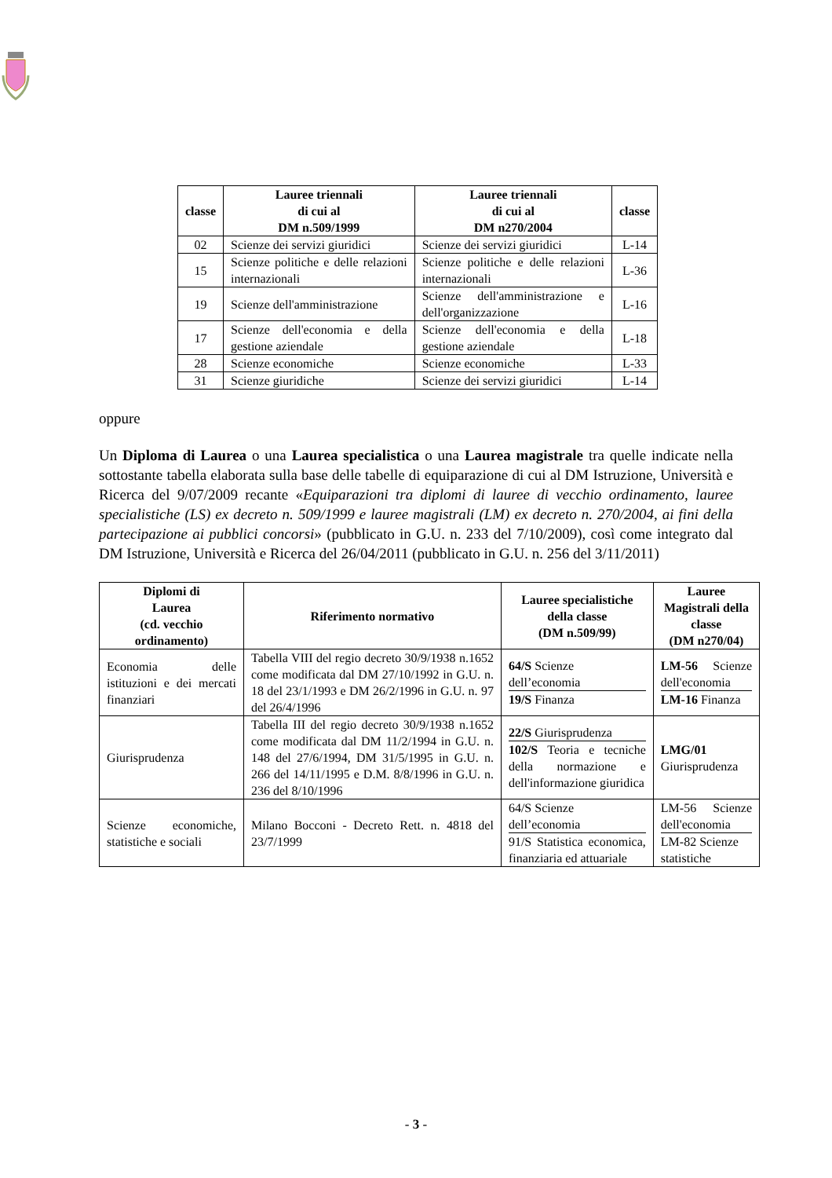| classe | Lauree triennali di cui al DM n.509/1999 | Lauree triennali di cui al DM n270/2004 | classe |
| --- | --- | --- | --- |
| 02 | Scienze dei servizi giuridici | Scienze dei servizi giuridici | L-14 |
| 15 | Scienze politiche e delle relazioni internazionali | Scienze politiche e delle relazioni internazionali | L-36 |
| 19 | Scienze dell'amministrazione | Scienze dell'amministrazione e dell'organizzazione | L-16 |
| 17 | Scienze dell'economia e della gestione aziendale | Scienze dell'economia e della gestione aziendale | L-18 |
| 28 | Scienze economiche | Scienze economiche | L-33 |
| 31 | Scienze giuridiche | Scienze dei servizi giuridici | L-14 |
oppure
Un Diploma di Laurea o una Laurea specialistica o una Laurea magistrale tra quelle indicate nella sottostante tabella elaborata sulla base delle tabelle di equiparazione di cui al DM Istruzione, Università e Ricerca del 9/07/2009 recante «Equiparazioni tra diplomi di lauree di vecchio ordinamento, lauree specialistiche (LS) ex decreto n. 509/1999 e lauree magistrali (LM) ex decreto n. 270/2004, ai fini della partecipazione ai pubblici concorsi» (pubblicato in G.U. n. 233 del 7/10/2009), così come integrato dal DM Istruzione, Università e Ricerca del 26/04/2011 (pubblicato in G.U. n. 256 del 3/11/2011)
| Diplomi di Laurea (cd. vecchio ordinamento) | Riferimento normativo | Lauree specialistiche della classe (DM n.509/99) | Lauree Magistrali della classe (DM n270/04) |
| --- | --- | --- | --- |
| Economia delle istituzioni e dei mercati finanziari | Tabella VIII del regio decreto 30/9/1938 n.1652 come modificata dal DM 27/10/1992 in G.U. n. 18 del 23/1/1993 e DM 26/2/1996 in G.U. n. 97 del 26/4/1996 | 64/S Scienze dell’economia 19/S Finanza | LM-56 Scienze dell'economia LM-16 Finanza |
| Giurisprudenza | Tabella III del regio decreto 30/9/1938 n.1652 come modificata dal DM 11/2/1994 in G.U. n. 148 del 27/6/1994, DM 31/5/1995 in G.U. n. 266 del 14/11/1995 e D.M. 8/8/1996 in G.U. n. 236 del 8/10/1996 | 22/S Giurisprudenza 102/S Teoria e tecniche della normazione e dell'informazione giuridica | LMG/01 Giurisprudenza |
| Scienze economiche, statistiche e sociali | Milano Bocconi - Decreto Rett. n. 4818 del 23/7/1999 | 64/S Scienze dell’economia 91/S Statistica economica, finanziaria ed attuariale | LM-56 Scienze dell'economia LM-82 Scienze statistiche |
- 3 -